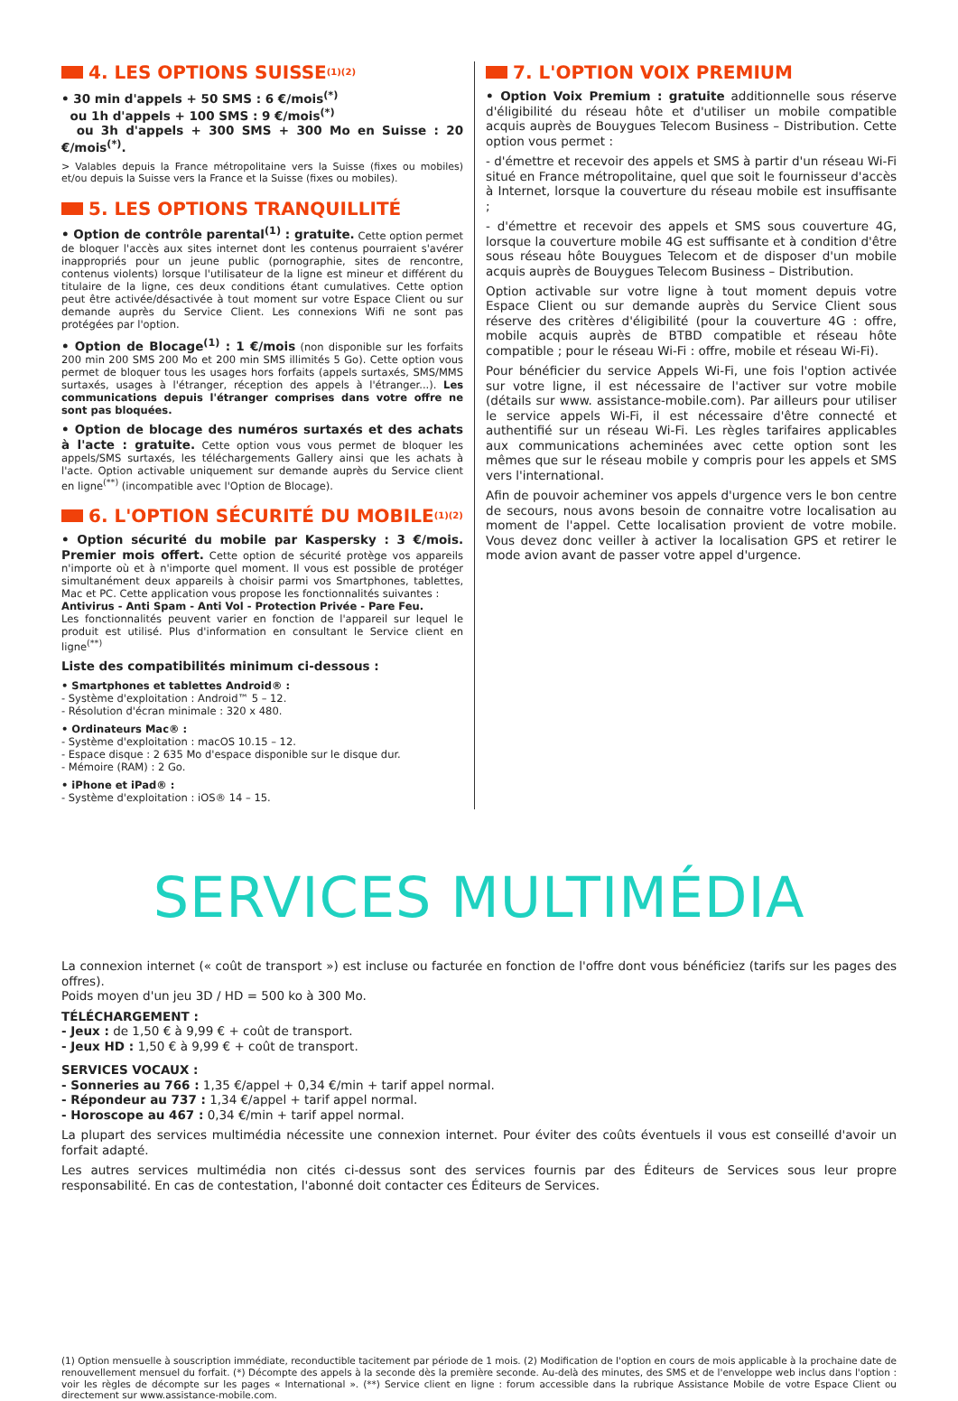4. LES OPTIONS SUISSE<sup>(1)(2)</sup>
• 30 min d'appels + 50 SMS : 6 €/mois<sup>(*)</sup>
ou 1h d'appels + 100 SMS : 9 €/mois<sup>(*)</sup>
ou 3h d'appels + 300 SMS + 300 Mo en Suisse : 20 €/mois<sup>(*)</sup>.
> Valables depuis la France métropolitaine vers la Suisse (fixes ou mobiles) et/ou depuis la Suisse vers la France et la Suisse (fixes ou mobiles).
5. LES OPTIONS TRANQUILLITÉ
• Option de contrôle parental<sup>(1)</sup> : gratuite. Cette option permet de bloquer l'accès aux sites internet dont les contenus pourraient s'avérer inappropriés pour un jeune public (pornographie, sites de rencontre, contenus violents) lorsque l'utilisateur de la ligne est mineur et différent du titulaire de la ligne, ces deux conditions étant cumulatives. Cette option peut être activée/désactivée à tout moment sur votre Espace Client ou sur demande auprès du Service Client. Les connexions Wifi ne sont pas protégées par l'option.
• Option de Blocage<sup>(1)</sup> : 1 €/mois (non disponible sur les forfaits 200 min 200 SMS 200 Mo et 200 min SMS illimités 5 Go). Cette option vous permet de bloquer tous les usages hors forfaits (appels surtaxés, SMS/MMS surtaxés, usages à l'étranger, réception des appels à l'étranger...). Les communications depuis l'étranger comprises dans votre offre ne sont pas bloquées.
• Option de blocage des numéros surtaxés et des achats à l'acte : gratuite. Cette option vous vous permet de bloquer les appels/SMS surtaxés, les téléchargements Gallery ainsi que les achats à l'acte. Option activable uniquement sur demande auprès du Service client en ligne<sup>(**)</sup> (incompatible avec l'Option de Blocage).
6. L'OPTION SÉCURITÉ DU MOBILE<sup>(1)(2)</sup>
• Option sécurité du mobile par Kaspersky : 3 €/mois. Premier mois offert. Cette option de sécurité protège vos appareils n'importe où et à n'importe quel moment. Il vous est possible de protéger simultanément deux appareils à choisir parmi vos Smartphones, tablettes, Mac et PC. Cette application vous propose les fonctionnalités suivantes :
Antivirus - Anti Spam - Anti Vol - Protection Privée - Pare Feu.
Les fonctionnalités peuvent varier en fonction de l'appareil sur lequel le produit est utilisé. Plus d'information en consultant le Service client en ligne<sup>(**)</sup>
Liste des compatibilités minimum ci-dessous :
• Smartphones et tablettes Android® :
- Système d'exploitation : Android™ 5 – 12.
- Résolution d'écran minimale : 320 x 480.
• Ordinateurs Mac® :
- Système d'exploitation : macOS 10.15 – 12.
- Espace disque : 2 635 Mo d'espace disponible sur le disque dur.
- Mémoire (RAM) : 2 Go.
• iPhone et iPad® :
- Système d'exploitation : iOS® 14 – 15.
7. L'OPTION VOIX PREMIUM
• Option Voix Premium : gratuite additionnelle sous réserve d'éligibilité du réseau hôte et d'utiliser un mobile compatible acquis auprès de Bouygues Telecom Business – Distribution. Cette option vous permet :
- d'émettre et recevoir des appels et SMS à partir d'un réseau Wi-Fi situé en France métropolitaine, quel que soit le fournisseur d'accès à Internet, lorsque la couverture du réseau mobile est insuffisante ;
- d'émettre et recevoir des appels et SMS sous couverture 4G, lorsque la couverture mobile 4G est suffisante et à condition d'être sous réseau hôte Bouygues Telecom et de disposer d'un mobile acquis auprès de Bouygues Telecom Business – Distribution.
Option activable sur votre ligne à tout moment depuis votre Espace Client ou sur demande auprès du Service Client sous réserve des critères d'éligibilité (pour la couverture 4G : offre, mobile acquis auprès de BTBD compatible et réseau hôte compatible ; pour le réseau Wi-Fi : offre, mobile et réseau Wi-Fi).
Pour bénéficier du service Appels Wi-Fi, une fois l'option activée sur votre ligne, il est nécessaire de l'activer sur votre mobile (détails sur www. assistance-mobile.com). Par ailleurs pour utiliser le service appels Wi-Fi, il est nécessaire d'être connecté et authentifié sur un réseau Wi-Fi. Les règles tarifaires applicables aux communications acheminées avec cette option sont les mêmes que sur le réseau mobile y compris pour les appels et SMS vers l'international.
Afin de pouvoir acheminer vos appels d'urgence vers le bon centre de secours, nous avons besoin de connaitre votre localisation au moment de l'appel. Cette localisation provient de votre mobile. Vous devez donc veiller à activer la localisation GPS et retirer le mode avion avant de passer votre appel d'urgence.
SERVICES MULTIMÉDIA
La connexion internet (« coût de transport ») est incluse ou facturée en fonction de l'offre dont vous bénéficiez (tarifs sur les pages des offres).
Poids moyen d'un jeu 3D / HD = 500 ko à 300 Mo.
TÉLÉCHARGEMENT :
- Jeux : de 1,50 € à 9,99 € + coût de transport.
- Jeux HD : 1,50 € à 9,99 € + coût de transport.
SERVICES VOCAUX :
- Sonneries au 766 : 1,35 €/appel + 0,34 €/min + tarif appel normal.
- Répondeur au 737 : 1,34 €/appel + tarif appel normal.
- Horoscope au 467 : 0,34 €/min + tarif appel normal.
La plupart des services multimédia nécessite une connexion internet. Pour éviter des coûts éventuels il vous est conseillé d'avoir un forfait adapté.
Les autres services multimédia non cités ci-dessus sont des services fournis par des Éditeurs de Services sous leur propre responsabilité. En cas de contestation, l'abonné doit contacter ces Éditeurs de Services.
(1) Option mensuelle à souscription immédiate, reconductible tacitement par période de 1 mois. (2) Modification de l'option en cours de mois applicable à la prochaine date de renouvellement mensuel du forfait. (*) Décompte des appels à la seconde dès la première seconde. Au-delà des minutes, des SMS et de l'enveloppe web inclus dans l'option : voir les règles de décompte sur les pages « International ». (**) Service client en ligne : forum accessible dans la rubrique Assistance Mobile de votre Espace Client ou directement sur www.assistance-mobile.com.